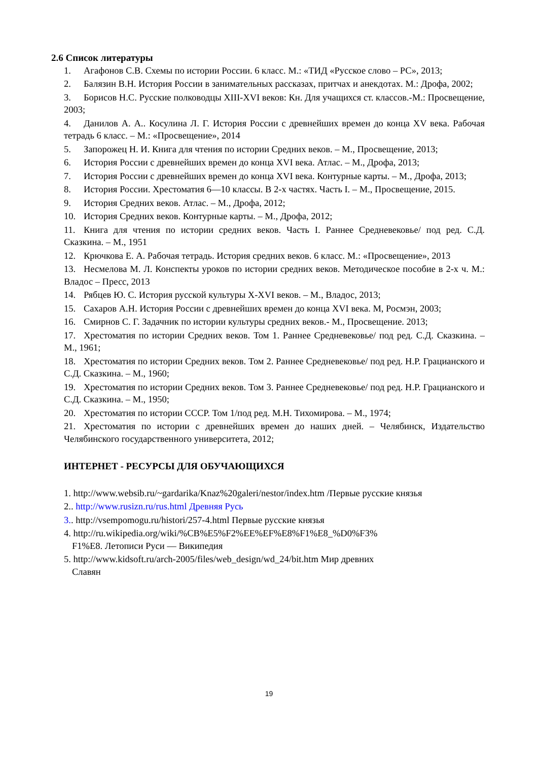2.6 Список литературы
1. Агафонов С.В. Схемы по истории России. 6 класс. М.: «ТИД «Русское слово – РС», 2013;
2. Балязин В.Н. История России в занимательных рассказах, притчах и анекдотах. М.: Дрофа, 2002;
3. Борисов Н.С. Русские полководцы XIII-XVI веков: Кн. Для учащихся ст. классов.-М.: Просвещение, 2003;
4. Данилов А. А.. Косулина Л. Г. История России с древнейших времен до конца XV века. Рабочая тетрадь 6 класс. – М.: «Просвещение», 2014
5. Запорожец Н. И. Книга для чтения по истории Средних веков. – М., Просвещение, 2013;
6. История России с древнейших времен до конца XVI века. Атлас. – М., Дрофа, 2013;
7. История России с древнейших времен до конца XVI века. Контурные карты. – М., Дрофа, 2013;
8. История России. Хрестоматия 6—10 классы. В 2-х частях. Часть I. – М., Просвещение, 2015.
9. История Средних веков. Атлас. – М., Дрофа, 2012;
10. История Средних веков. Контурные карты. – М., Дрофа, 2012;
11. Книга для чтения по истории средних веков. Часть I. Раннее Средневековье/ под ред. С.Д. Сказкина. – М., 1951
12. Крючкова Е. А. Рабочая тетрадь. История средних веков. 6 класс. М.: «Просвещение», 2013
13. Несмелова М. Л. Конспекты уроков по истории средних веков. Методическое пособие в 2-х ч. М.: Владос – Пресс, 2013
14. Рябцев Ю. С. История русской культуры X-XVI веков. – М., Владос, 2013;
15. Сахаров А.Н. История России с древнейших времен до конца XVI века. М, Росмэн, 2003;
16. Смирнов С. Г. Задачник по истории культуры средних веков.- М., Просвещение. 2013;
17. Хрестоматия по истории Средних веков. Том 1. Раннее Средневековье/ под ред. С.Д. Сказкина. – М., 1961;
18. Хрестоматия по истории Средних веков. Том 2. Раннее Средневековье/ под ред. Н.Р. Грацианского и С.Д. Сказкина. – М., 1960;
19. Хрестоматия по истории Средних веков. Том 3. Раннее Средневековье/ под ред. Н.Р. Грацианского и С.Д. Сказкина. – М., 1950;
20. Хрестоматия по истории СССР. Том 1/под ред. М.Н. Тихомирова. – М., 1974;
21. Хрестоматия по истории с древнейших времен до наших дней. – Челябинск, Издательство Челябинского государственного университета, 2012;
ИНТЕРНЕТ - РЕСУРСЫ ДЛЯ ОБУЧАЮЩИХСЯ
1. http://www.websib.ru/~gardarika/Knaz%20galeri/nestor/index.htm /Первые русские князья
2.. http://www.rusizn.ru/rus.html Древняя Русь
3.. http://vsempomogu.ru/histori/257-4.html Первые русские князья
4. http://ru.wikipedia.org/wiki/%CB%E5%F2%EE%EF%E8%F1%E8_%D0%F3%
F1%E8. Летописи Руси — Википедия
5. http://www.kidsoft.ru/arch-2005/files/web_design/wd_24/bit.htm Мир древних
Славян
19